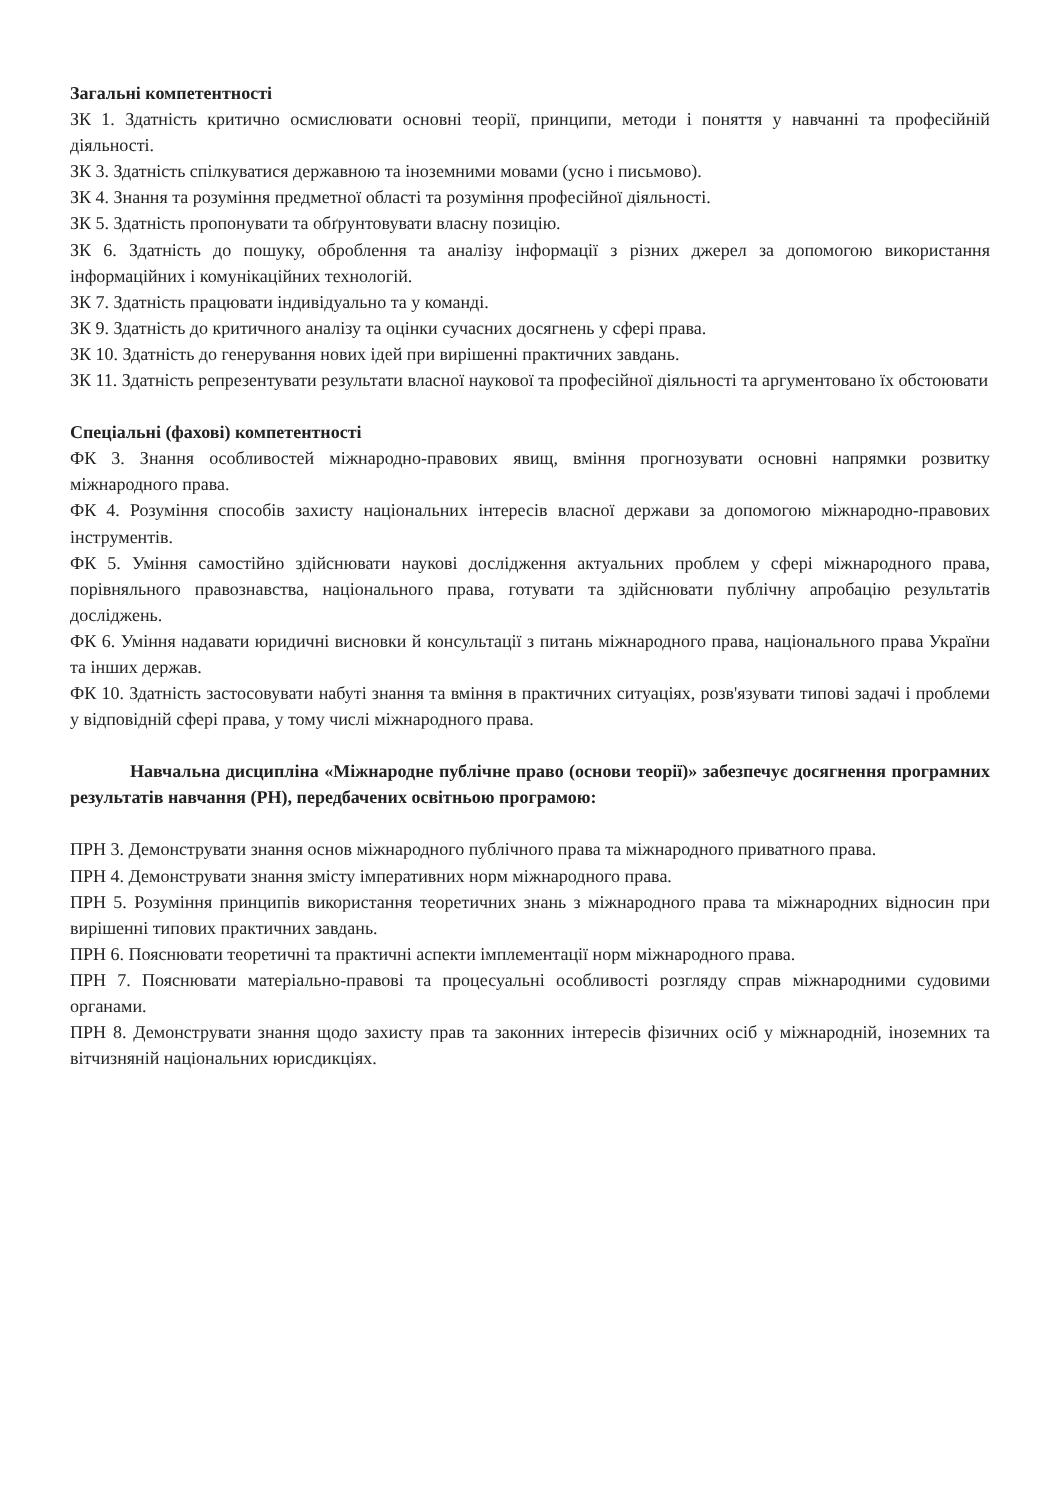Загальні компетентності
ЗК 1. Здатність критично осмислювати основні теорії, принципи, методи і поняття у навчанні та професійній діяльності.
ЗК 3. Здатність спілкуватися державною та іноземними мовами (усно і письмово).
ЗК 4. Знання та розуміння предметної області та розуміння професійної діяльності.
ЗК 5. Здатність пропонувати та обґрунтовувати власну позицію.
ЗК 6. Здатність до пошуку, оброблення та аналізу інформації з різних джерел за допомогою використання інформаційних і комунікаційних технологій.
ЗК 7. Здатність працювати індивідуально та у команді.
ЗК 9. Здатність до критичного аналізу та оцінки сучасних досягнень у сфері права.
ЗК 10. Здатність до генерування нових ідей при вирішенні практичних завдань.
ЗК 11. Здатність репрезентувати результати власної наукової та професійної діяльності та аргументовано їх обстоювати
Спеціальні (фахові) компетентності
ФК 3. Знання особливостей міжнародно-правових явищ, вміння прогнозувати основні напрямки розвитку міжнародного права.
ФК 4. Розуміння способів захисту національних інтересів власної держави за допомогою міжнародно-правових інструментів.
ФК 5. Уміння самостійно здійснювати наукові дослідження актуальних проблем у сфері міжнародного права, порівняльного правознавства, національного права, готувати та здійснювати публічну апробацію результатів досліджень.
ФК 6. Уміння надавати юридичні висновки й консультації з питань міжнародного права, національного права України та інших держав.
ФК 10. Здатність застосовувати набуті знання та вміння в практичних ситуаціях, розв'язувати типові задачі і проблеми у відповідній сфері права, у тому числі міжнародного права.
Навчальна дисципліна «Міжнародне публічне право (основи теорії)» забезпечує досягнення програмних результатів навчання (РН), передбачених освітньою програмою:
ПРН 3. Демонструвати знання основ міжнародного публічного права та міжнародного приватного права.
ПРН 4. Демонструвати знання змісту імперативних норм міжнародного права.
ПРН 5. Розуміння принципів використання теоретичних знань з міжнародного права та міжнародних відносин при вирішенні типових практичних завдань.
ПРН 6. Пояснювати теоретичні та практичні аспекти імплементації норм міжнародного права.
ПРН 7. Пояснювати матеріально-правові та процесуальні особливості розгляду справ міжнародними судовими органами.
ПРН 8. Демонструвати знання щодо захисту прав та законних інтересів фізичних осіб у міжнародній, іноземних та вітчизняній національних юрисдикціях.